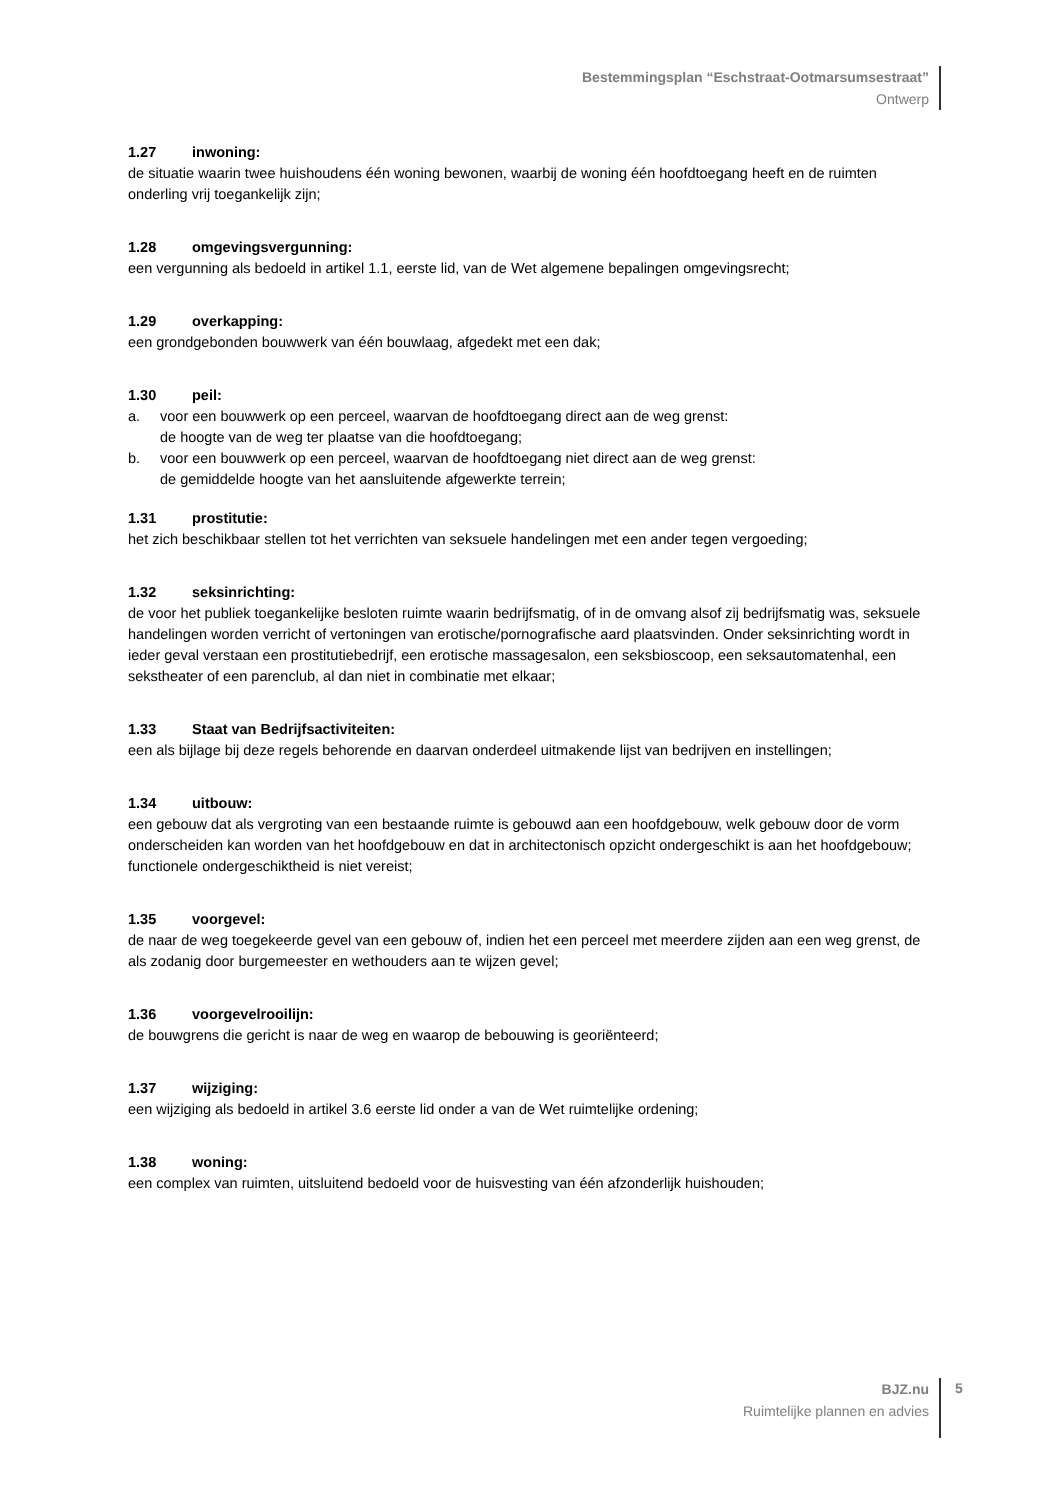Bestemmingsplan “Eschstraat-Ootmarsumsestraat”
Ontwerp
1.27 inwoning:
de situatie waarin twee huishoudens één woning bewonen, waarbij de woning één hoofdtoegang heeft en de ruimten onderling vrij toegankelijk zijn;
1.28 omgevingsvergunning:
een vergunning als bedoeld in artikel 1.1, eerste lid, van de Wet algemene bepalingen omgevingsrecht;
1.29 overkapping:
een grondgebonden bouwwerk van één bouwlaag, afgedekt met een dak;
1.30 peil:
a. voor een bouwwerk op een perceel, waarvan de hoofdtoegang direct aan de weg grenst:
de hoogte van de weg ter plaatse van die hoofdtoegang;
b. voor een bouwwerk op een perceel, waarvan de hoofdtoegang niet direct aan de weg grenst:
de gemiddelde hoogte van het aansluitende afgewerkte terrein;
1.31 prostitutie:
het zich beschikbaar stellen tot het verrichten van seksuele handelingen met een ander tegen vergoeding;
1.32 seksinrichting:
de voor het publiek toegankelijke besloten ruimte waarin bedrijfsmatig, of in de omvang alsof zij bedrijfsmatig was, seksuele handelingen worden verricht of vertoningen van erotische/pornografische aard plaatsvinden. Onder seksinrichting wordt in ieder geval verstaan een prostitutiebedrijf, een erotische massagesalon, een seksbioscoop, een seksautomatenhal, een sekstheater of een parenclub, al dan niet in combinatie met elkaar;
1.33 Staat van Bedrijfsactiviteiten:
een als bijlage bij deze regels behorende en daarvan onderdeel uitmakende lijst van bedrijven en instellingen;
1.34 uitbouw:
een gebouw dat als vergroting van een bestaande ruimte is gebouwd aan een hoofdgebouw, welk gebouw door de vorm onderscheiden kan worden van het hoofdgebouw en dat in architectonisch opzicht ondergeschikt is aan het hoofdgebouw; functionele ondergeschiktheid is niet vereist;
1.35 voorgevel:
de naar de weg toegekeerde gevel van een gebouw of, indien het een perceel met meerdere zijden aan een weg grenst, de als zodanig door burgemeester en wethouders aan te wijzen gevel;
1.36 voorgevelrooilijn:
de bouwgrens die gericht is naar de weg en waarop de bebouwing is georiënteerd;
1.37 wijziging:
een wijziging als bedoeld in artikel 3.6 eerste lid onder a van de Wet ruimtelijke ordening;
1.38 woning:
een complex van ruimten, uitsluitend bedoeld voor de huisvesting van één afzonderlijk huishouden;
BJZ.nu
Ruimtelijke plannen en advies
5